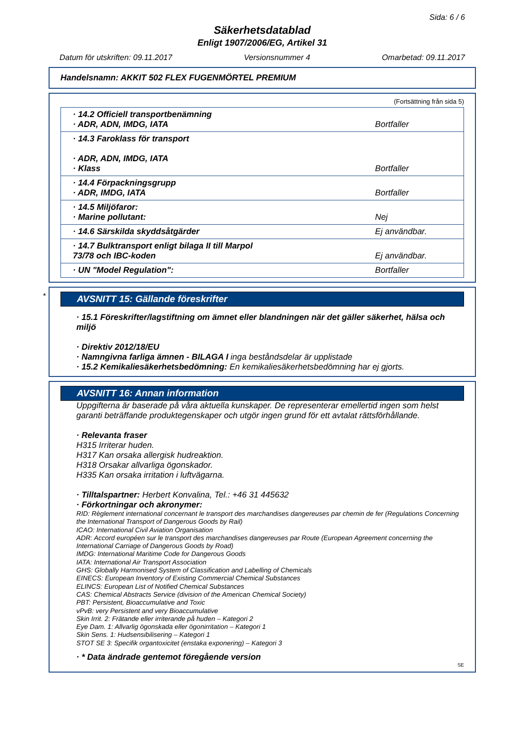Sida: 6 / 6
Säkerhetsdatablad
Enligt 1907/2006/EG, Artikel 31
Datum för utskriften: 09.11.2017 Versionsnummer 4 Omarbetad: 09.11.2017
Handelsnamn: AKKIT 502 FLEX FUGENMÖRTEL PREMIUM
(Fortsättning från sida 5)
| · 14.2 Officiell transportbenämning · ADR, ADN, IMDG, IATA | Bortfaller |
| · 14.3 Faroklass för transport · ADR, ADN, IMDG, IATA · Klass | Bortfaller |
| · 14.4 Förpackningsgrupp · ADR, IMDG, IATA | Bortfaller |
| · 14.5 Miljöfaror: · Marine pollutant: | Nej |
| · 14.6 Särskilda skyddsåtgärder | Ej användbar. |
| · 14.7 Bulktransport enligt bilaga II till Marpol 73/78 och IBC-koden | Ej användbar. |
| · UN "Model Regulation": | Bortfaller |
*
AVSNITT 15: Gällande föreskrifter
· 15.1 Föreskrifter/lagstiftning om ämnet eller blandningen när det gäller säkerhet, hälsa och miljö
· Direktiv 2012/18/EU
· Namngivna farliga ämnen - BILAGA I inga beståndsdelar är upplistade
· 15.2 Kemikaliesäkerhetsbedömning: En kemikaliesäkerhetsbedömning har ej gjorts.
AVSNITT 16: Annan information
Uppgifterna är baserade på våra aktuella kunskaper. De representerar emellertid ingen som helst garanti beträffande produktegenskaper och utgör ingen grund för ett avtalat rättsförhållande.
· Relevanta fraser
H315 Irriterar huden.
H317 Kan orsaka allergisk hudreaktion.
H318 Orsakar allvarliga ögonskador.
H335 Kan orsaka irritation i luftvägarna.
· Tilltalspartner: Herbert Konvalina, Tel.: +46 31 445632
· Förkortningar och akronymer:
RID: Règlement international concernant le transport des marchandises dangereuses par chemin de fer (Regulations Concerning the International Transport of Dangerous Goods by Rail)
ICAO: International Civil Aviation Organisation
ADR: Accord européen sur le transport des marchandises dangereuses par Route (European Agreement concerning the International Carriage of Dangerous Goods by Road)
IMDG: International Maritime Code for Dangerous Goods
IATA: International Air Transport Association
GHS: Globally Harmonised System of Classification and Labelling of Chemicals
EINECS: European Inventory of Existing Commercial Chemical Substances
ELINCS: European List of Notified Chemical Substances
CAS: Chemical Abstracts Service (division of the American Chemical Society)
PBT: Persistent, Bioaccumulative and Toxic
vPvB: very Persistent and very Bioaccumulative
Skin Irrit. 2: Frätande eller irriterande på huden – Kategori 2
Eye Dam. 1: Allvarlig ögonskada eller ögonirritation – Kategori 1
Skin Sens. 1: Hudsensibilisering – Kategori 1
STOT SE 3: Specifik organtoxicitet (enstaka exponering) – Kategori 3
· * Data ändrade gentemot föregående version
SE